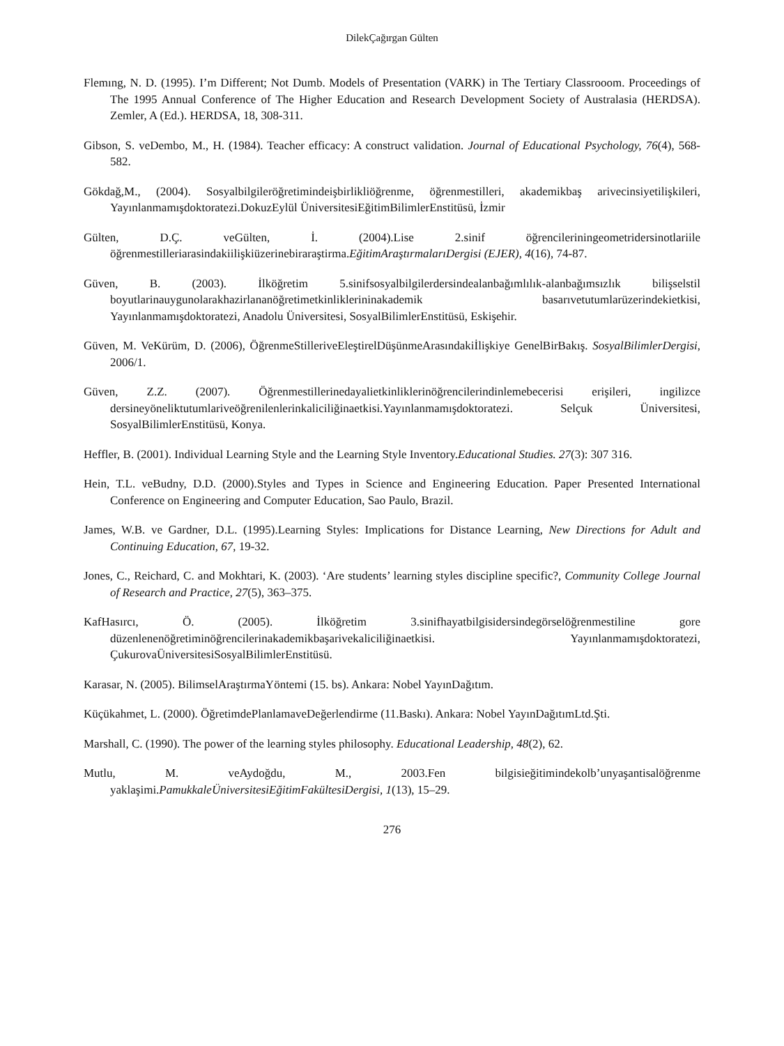DilekÇağırgan Gülten
Flemıng, N. D. (1995). I’m Different; Not Dumb. Models of Presentation (VARK) in The Tertiary Classrooom. Proceedings of The 1995 Annual Conference of The Higher Education and Research Development Society of Australasia (HERDSA). Zemler, A (Ed.). HERDSA, 18, 308-311.
Gibson, S. veDembo, M., H. (1984). Teacher efficacy: A construct validation. Journal of Educational Psychology, 76(4), 568-582.
Gökdağ,M., (2004). Sosyalbilgileröğretimindeişbirlikliöğrenme, öğrenmestilleri, akademikbaş arivecinsiyetilişkileri, Yayınlanmamışdoktoratezi.DokuzEylül ÜniversitesiEğitimBilimlerEnstitüsü, İzmir
Gülten, D.Ç. veGülten, İ. (2004).Lise 2.sinif öğrencileriningeometridersinotlariile öğrenmestilleriarasindakiilişkiüzerinebiraraştirma.EğitimAraştırmalarıDergisi (EJER), 4(16), 74-87.
Güven, B. (2003). İlköğretim 5.sinifsosyalbilgilerdersindealanbağımlılık-alanbağımsızlık bilişselstil boyutlarinauygunolarakhazirlananöğretimetkinliklerininakademik basarıvetutumlarüzerindekietkisi, Yayınlanmamışdoktoratezi, Anadolu Üniversitesi, SosyalBilimlerEnstitüsü, Eskişehir.
Güven, M. VeKürüm, D. (2006), ÖğrenmeStilleriveEleştirelDüşünmeArasındakiİlişkiye GenelBirBakış. SosyalBilimlerDergisi, 2006/1.
Güven, Z.Z. (2007). Öğrenmestillerinedayalietkinliklerinöğrencilerindinlemebecerisi erişileri, ingilizce dersineyöneliktutumlariveöğrenilenlerinkaliciliğinaetkisi.Yayınlanmamışdoktoratezi. Selçuk Üniversitesi, SosyalBilimlerEnstitüsü, Konya.
Heffler, B. (2001). Individual Learning Style and the Learning Style Inventory.Educational Studies. 27(3): 307 316.
Hein, T.L. veBudny, D.D. (2000).Styles and Types in Science and Engineering Education. Paper Presented International Conference on Engineering and Computer Education, Sao Paulo, Brazil.
James, W.B. ve Gardner, D.L. (1995).Learning Styles: Implications for Distance Learning, New Directions for Adult and Continuing Education, 67, 19-32.
Jones, C., Reichard, C. and Mokhtari, K. (2003). ‘Are students’ learning styles discipline specific?, Community College Journal of Research and Practice, 27(5), 363–375.
KafHasırcı, Ö. (2005). İlköğretim 3.sinifhayatbilgisidersindegörselöğrenmestiline gore düzenlenenöğretiminöğrencilerinakademikbaşarivekaliciliğinaetkisi. Yayınlanmamışdoktoratezi, ÇukurovaÜniversitesiSosyalBilimlerEnstitüsü.
Karasar, N. (2005). BilimselAraştırmaYöntemi (15. bs). Ankara: Nobel YayınDağıtım.
Küçükahmet, L. (2000). ÖğretimdePlanlamaveDeğerlendirme (11.Baskı). Ankara: Nobel YayınDağıtımLtd.Şti.
Marshall, C. (1990). The power of the learning styles philosophy. Educational Leadership, 48(2), 62.
Mutlu, M. veAydoğdu, M., 2003.Fen bilgisieğitimindekolb’unyaşantisalöğrenme yaklaşimi.PamukkaleÜniversitesiEğitimFakültesiDergisi, 1(13), 15–29.
276